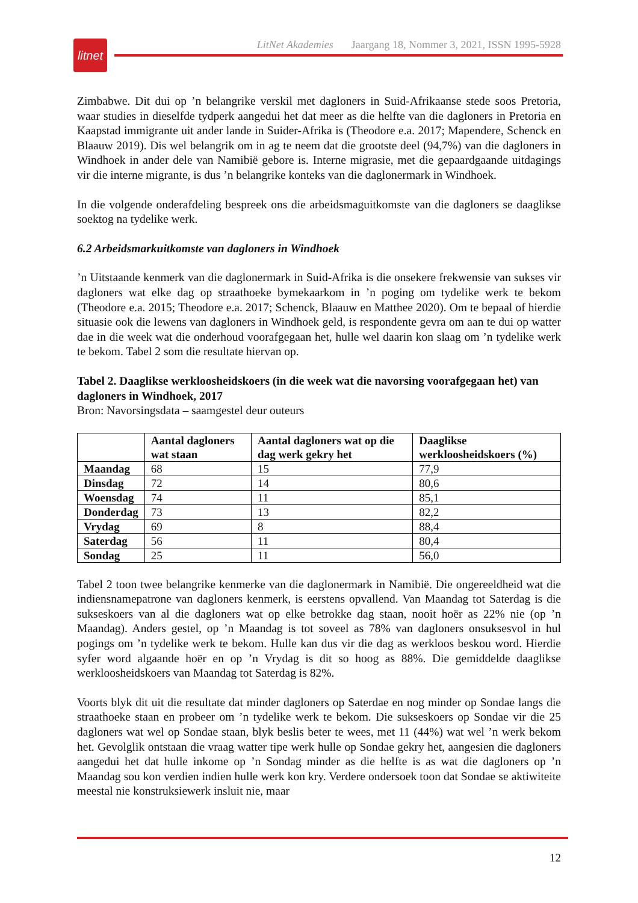litnet
LitNet Akademies Jaargang 18, Nommer 3, 2021, ISSN 1995-5928
Zimbabwe. Dit dui op ’n belangrike verskil met dagloners in Suid-Afrikaanse stede soos Pretoria, waar studies in dieselfde tydperk aangedui het dat meer as die helfte van die dagloners in Pretoria en Kaapstad immigrante uit ander lande in Suider-Afrika is (Theodore e.a. 2017; Mapendere, Schenck en Blaauw 2019). Dis wel belangrik om in ag te neem dat die grootste deel (94,7%) van die dagloners in Windhoek in ander dele van Namibië gebore is. Interne migrasie, met die gepaardgaande uitdagings vir die interne migrante, is dus ’n belangrike konteks van die daglonermark in Windhoek.
In die volgende onderafdeling bespreek ons die arbeidsmaguitkomste van die dagloners se daaglikse soektog na tydelike werk.
6.2 Arbeidsmarkuitkomste van dagloners in Windhoek
’n Uitstaande kenmerk van die daglonermark in Suid-Afrika is die onsekere frekwensie van sukses vir dagloners wat elke dag op straathoeke bymekaarkom in ’n poging om tydelike werk te bekom (Theodore e.a. 2015; Theodore e.a. 2017; Schenck, Blaauw en Matthee 2020). Om te bepaal of hierdie situasie ook die lewens van dagloners in Windhoek geld, is respondente gevra om aan te dui op watter dae in die week wat die onderhoud voorafgegaan het, hulle wel daarin kon slaag om ’n tydelike werk te bekom. Tabel 2 som die resultate hiervan op.
Tabel 2. Daaglikse werkloosheidskoers (in die week wat die navorsing voorafgegaan het) van dagloners in Windhoek, 2017
Bron: Navorsingsdata – saamgestel deur outeurs
| | Aantal dagloners wat staan | Aantal dagloners wat op die dag werk gekry het | Daaglikse werkloosheidskoers (%) |
| --- | --- | --- | --- |
| Maandag | 68 | 15 | 77,9 |
| Dinsdag | 72 | 14 | 80,6 |
| Woensdag | 74 | 11 | 85,1 |
| Donderdag | 73 | 13 | 82,2 |
| Vrydag | 69 | 8 | 88,4 |
| Saterdag | 56 | 11 | 80,4 |
| Sondag | 25 | 11 | 56,0 |
Tabel 2 toon twee belangrike kenmerke van die daglonermark in Namibië. Die ongereeldheid wat die indiensnamepatrone van dagloners kenmerk, is eerstens opvallend. Van Maandag tot Saterdag is die sukseskoers van al die dagloners wat op elke betrokke dag staan, nooit hoër as 22% nie (op ’n Maandag). Anders gestel, op ’n Maandag is tot soveel as 78% van dagloners onsuksesvol in hul pogings om ’n tydelike werk te bekom. Hulle kan dus vir die dag as werkloos beskou word. Hierdie syfer word algaande hoër en op ’n Vrydag is dit so hoog as 88%. Die gemiddelde daaglikse werkloosheidskoers van Maandag tot Saterdag is 82%.
Voorts blyk dit uit die resultate dat minder dagloners op Saterdae en nog minder op Sondae langs die straathoeke staan en probeer om ’n tydelike werk te bekom. Die sukseskoers op Sondae vir die 25 dagloners wat wel op Sondae staan, blyk beslis beter te wees, met 11 (44%) wat wel ’n werk bekom het. Gevolglik ontstaan die vraag watter tipe werk hulle op Sondae gekry het, aangesien die dagloners aangedui het dat hulle inkome op ’n Sondag minder as die helfte is as wat die dagloners op ’n Maandag sou kon verdien indien hulle werk kon kry. Verdere ondersoek toon dat Sondae se aktiwiteite meestal nie konstruksiewerk insluit nie, maar
12